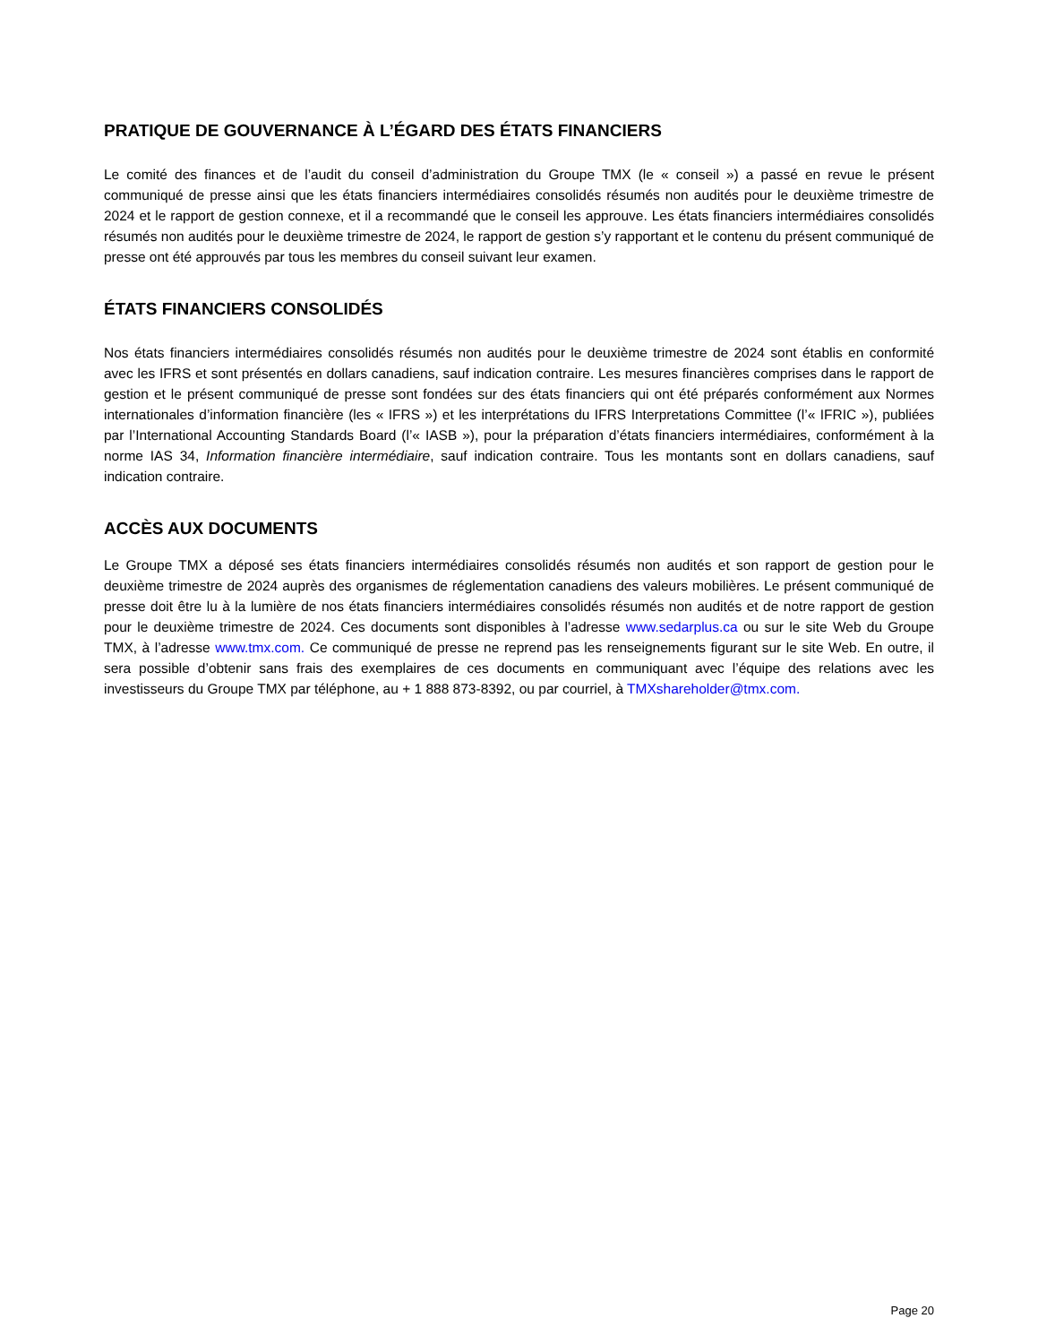PRATIQUE DE GOUVERNANCE À L’ÉGARD DES ÉTATS FINANCIERS
Le comité des finances et de l’audit du conseil d’administration du Groupe TMX (le « conseil ») a passé en revue le présent communiqué de presse ainsi que les états financiers intermédiaires consolidés résumés non audités pour le deuxième trimestre de 2024 et le rapport de gestion connexe, et il a recommandé que le conseil les approuve. Les états financiers intermédiaires consolidés résumés non audités pour le deuxième trimestre de 2024, le rapport de gestion s’y rapportant et le contenu du présent communiqué de presse ont été approuvés par tous les membres du conseil suivant leur examen.
ÉTATS FINANCIERS CONSOLIDÉS
Nos états financiers intermédiaires consolidés résumés non audités pour le deuxième trimestre de 2024 sont établis en conformité avec les IFRS et sont présentés en dollars canadiens, sauf indication contraire. Les mesures financières comprises dans le rapport de gestion et le présent communiqué de presse sont fondées sur des états financiers qui ont été préparés conformément aux Normes internationales d’information financière (les « IFRS ») et les interprétations du IFRS Interpretations Committee (l’« IFRIC »), publiées par l’International Accounting Standards Board (l’« IASB »), pour la préparation d’états financiers intermédiaires, conformément à la norme IAS 34, Information financière intermédiaire, sauf indication contraire. Tous les montants sont en dollars canadiens, sauf indication contraire.
ACCÈS AUX DOCUMENTS
Le Groupe TMX a déposé ses états financiers intermédiaires consolidés résumés non audités et son rapport de gestion pour le deuxième trimestre de 2024 auprès des organismes de réglementation canadiens des valeurs mobilières. Le présent communiqué de presse doit être lu à la lumière de nos états financiers intermédiaires consolidés résumés non audités et de notre rapport de gestion pour le deuxième trimestre de 2024. Ces documents sont disponibles à l’adresse www.sedarplus.ca ou sur le site Web du Groupe TMX, à l’adresse www.tmx.com. Ce communiqué de presse ne reprend pas les renseignements figurant sur le site Web. En outre, il sera possible d’obtenir sans frais des exemplaires de ces documents en communiquant avec l’équipe des relations avec les investisseurs du Groupe TMX par téléphone, au + 1 888 873-8392, ou par courriel, à TMXshareholder@tmx.com.
Page 20